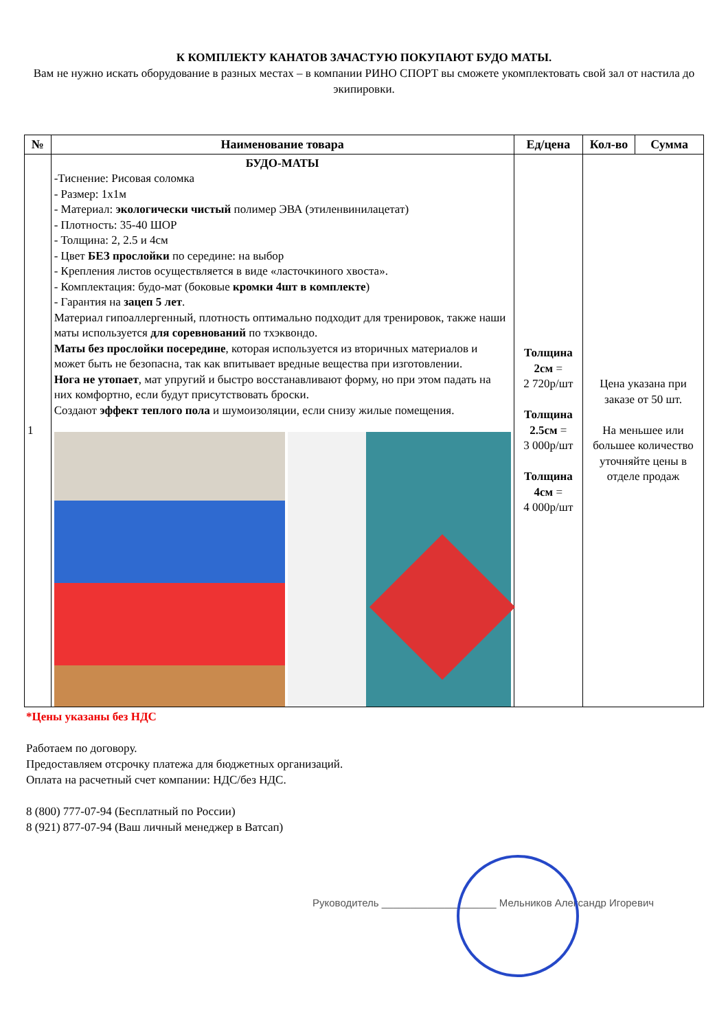К КОМПЛЕКТУ КАНАТОВ ЗАЧАСТУЮ ПОКУПАЮТ БУДО МАТЫ.
Вам не нужно искать оборудование в разных местах – в компании РИНО СПОРТ вы сможете укомплектовать свой зал от настила до экипировки.
| № | Наименование товара | Ед/цена | Кол-во | Сумма |
| --- | --- | --- | --- | --- |
| 1 | БУДО-МАТЫ -Тиснение: Рисовая соломка - Размер: 1х1м - Материал: экологически чистый полимер ЭВА (этиленвинилацетат) - Плотность: 35-40 ШОР - Толщина: 2, 2.5 и 4см - Цвет БЕЗ прослойки по середине: на выбор - Крепления листов осуществляется в виде «ласточкиного хвоста». - Комплектация: будо-мат (боковые кромки 4шт в комплекте ) - Гарантия на зацеп 5 лет . Материал гипоаллергенный, плотность оптимально подходит для тренировок, также наши маты используется для соревнований по тхэквондо. Маты без прослойки посередине , которая используется из вторичных материалов и может быть не безопасна, так как впитывает вредные вещества при изготовлении. Нога не утопает , мат упругий и быстро восстанавливают форму, но при этом падать на них комфортно, если будут присутствовать броски. Создают эффект теплого пола и шумоизоляции, если снизу жилые помещения. | Толщина 2см = 2 720р/шт Толщина 2.5см = 3 000р/шт Толщина 4см = 4 000р/шт | Цена указана при заказе от 50 шт. На меньшее или большее количество уточняйте цены в отделе продаж | |
*Цены указаны без НДС
Работаем по договору.
Предоставляем отсрочку платежа для бюджетных организаций.
Оплата на расчетный счет компании: НДС/без НДС.
8 (800) 777-07-94 (Бесплатный по России)
8 (921) 877-07-94 (Ваш личный менеджер в Ватсап)
Руководитель ____________________ Мельников Александр Игоревич